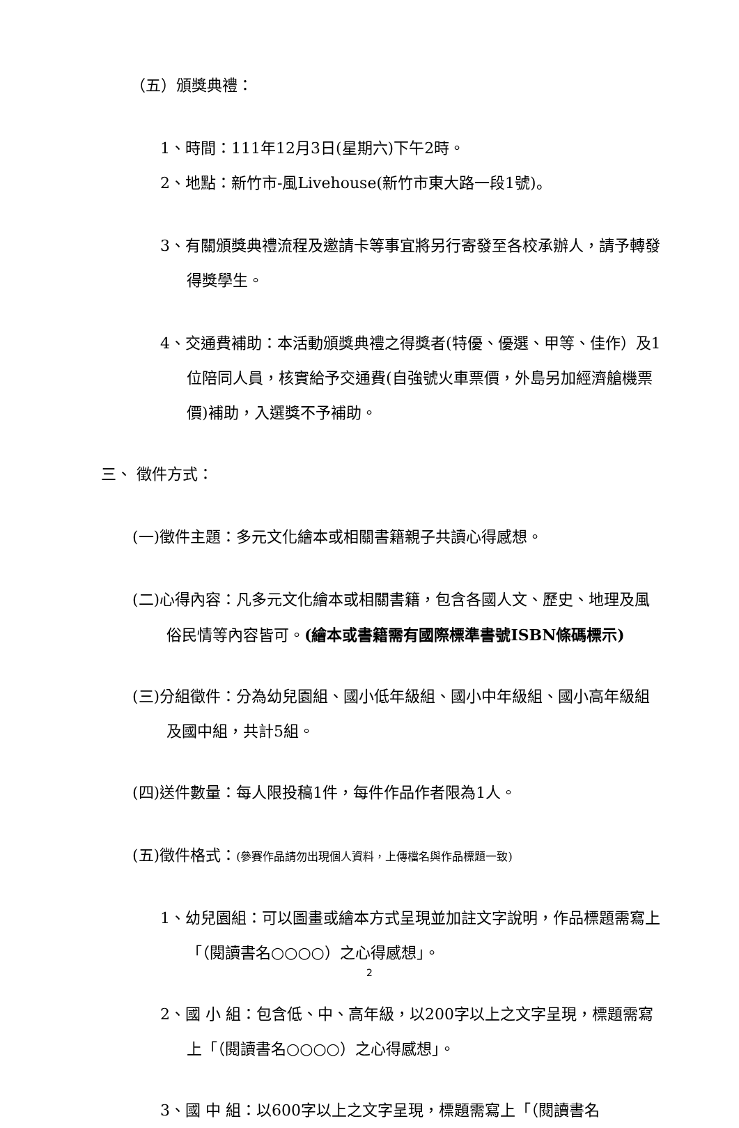（五）頒獎典禮：
1、時間：111年12月3日(星期六)下午2時。
2、地點：新竹市-風Livehouse(新竹市東大路一段1號)。
3、有關頒獎典禮流程及邀請卡等事宜將另行寄發至各校承辦人，請予轉發得獎學生。
4、交通費補助：本活動頒獎典禮之得獎者(特優、優選、甲等、佳作）及1位陪同人員，核實給予交通費(自強號火車票價，外島另加經濟艙機票價)補助，入選獎不予補助。
三、 徵件方式：
(一)徵件主題：多元文化繪本或相關書籍親子共讀心得感想。
(二)心得內容：凡多元文化繪本或相關書籍，包含各國人文、歷史、地理及風俗民情等內容皆可。(繪本或書籍需有國際標準書號ISBN條碼標示)
(三)分組徵件：分為幼兒園組、國小低年級組、國小中年級組、國小高年級組及國中組，共計5組。
(四)送件數量：每人限投稿1件，每件作品作者限為1人。
(五)徵件格式：(參賽作品請勿出現個人資料，上傳檔名與作品標題一致)
1、幼兒園組：可以圖畫或繪本方式呈現並加註文字說明，作品標題需寫上「（閱讀書名○○○○）之心得感想」。
2、國 小 組：包含低、中、高年級，以200字以上之文字呈現，標題需寫上「（閱讀書名○○○○）之心得感想」。
3、國 中 組：以600字以上之文字呈現，標題需寫上「（閱讀書名
2